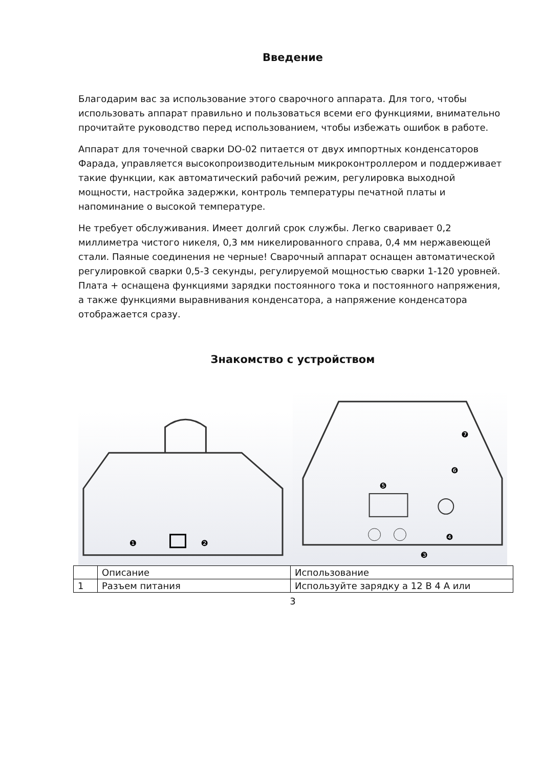Введение
Благодарим вас за использование этого сварочного аппарата. Для того, чтобы использовать аппарат правильно и пользоваться всеми его функциями, внимательно прочитайте руководство перед использованием, чтобы избежать ошибок в работе.
Аппарат для точечной сварки DO-02 питается от двух импортных конденсаторов Фарада, управляется высокопроизводительным микроконтроллером и поддерживает такие функции, как автоматический рабочий режим, регулировка выходной мощности, настройка задержки, контроль температуры печатной платы и напоминание о высокой температуре.
Не требует обслуживания. Имеет долгий срок службы. Легко сваривает 0,2 миллиметра чистого никеля, 0,3 мм никелированного справа, 0,4 мм нержавеющей стали. Паяные соединения не черные! Сварочный аппарат оснащен автоматической регулировкой сварки 0,5-3 секунды, регулируемой мощностью сварки 1-120 уровней. Плата + оснащена функциями зарядки постоянного тока и постоянного напряжения, а также функциями выравнивания конденсатора, а напряжение конденсатора отображается сразу.
Знакомство с устройством
❶
❷
❼
❻
❺
❹
❸
| | Описание | Использование |
| 1 | Разъем питания | Используйте зарядку а 12 В 4 А или |
3